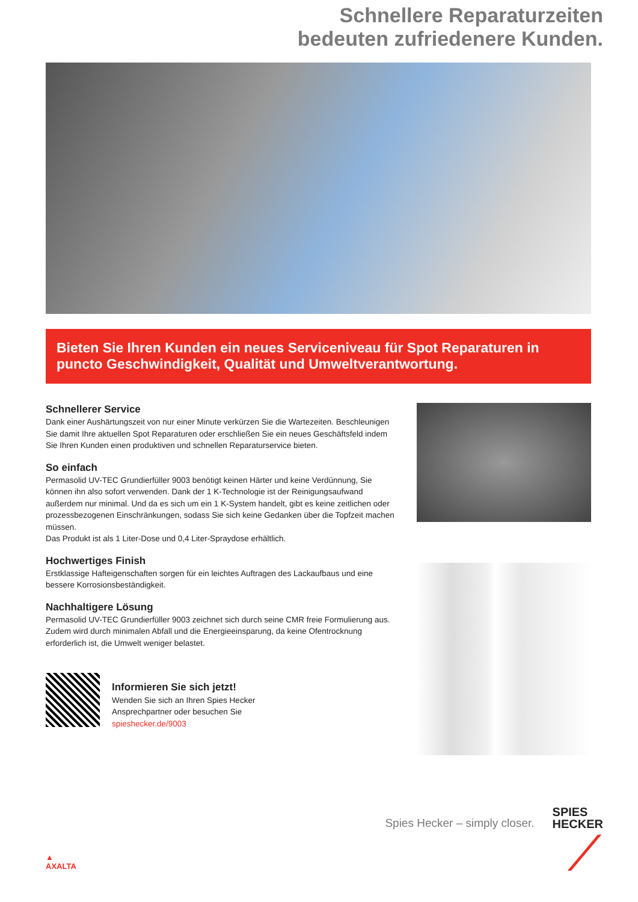Schnellere Reparaturzeiten
bedeuten zufriedenere Kunden.
Bieten Sie Ihren Kunden ein neues Serviceniveau für Spot Reparaturen in puncto Geschwindigkeit, Qualität und Umweltverantwortung.
Schnellerer Service
Dank einer Aushärtungszeit von nur einer Minute verkürzen Sie die Wartezeiten. Beschleunigen Sie damit Ihre aktuellen Spot Reparaturen oder erschließen Sie ein neues Geschäftsfeld indem Sie Ihren Kunden einen produktiven und schnellen Reparaturservice bieten.
So einfach
Permasolid UV-TEC Grundierfüller 9003 benötigt keinen Härter und keine Verdünnung, Sie können ihn also sofort verwenden. Dank der 1 K-Technologie ist der Reinigungsaufwand außerdem nur minimal. Und da es sich um ein 1 K-System handelt, gibt es keine zeitlichen oder prozessbezogenen Einschränkungen, sodass Sie sich keine Gedanken über die Topfzeit machen müssen.
Das Produkt ist als 1 Liter-Dose und 0,4 Liter-Spraydose erhältlich.
Hochwertiges Finish
Erstklassige Hafteigenschaften sorgen für ein leichtes Auftragen des Lackaufbaus und eine bessere Korrosionsbeständigkeit.
Nachhaltigere Lösung
Permasolid UV-TEC Grundierfüller 9003 zeichnet sich durch seine CMR freie Formulierung aus. Zudem wird durch minimalen Abfall und die Energieeinsparung, da keine Ofentrocknung erforderlich ist, die Umwelt weniger belastet.
Informieren Sie sich jetzt!
Wenden Sie sich an Ihren Spies Hecker
Ansprechpartner oder besuchen Sie
spieshecker.de/9003
▲
AXALTA
Spies Hecker – simply closer.
SPIES
HECKER